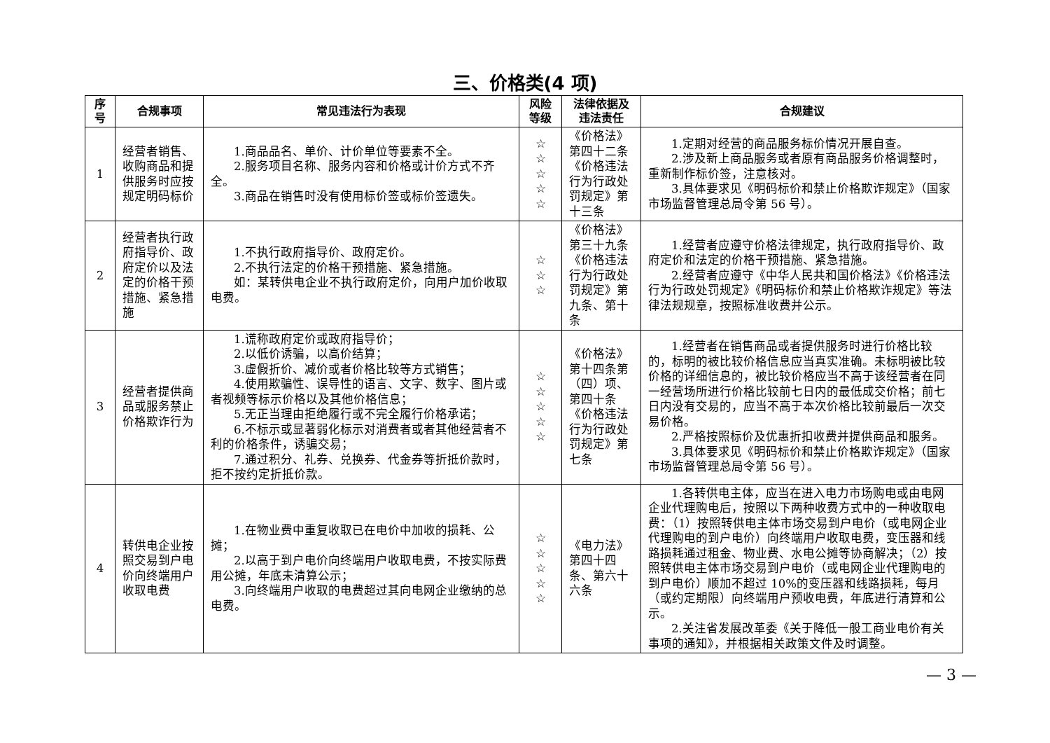三、价格类(4 项)
| 序号 | 合规事项 | 常见违法行为表现 | 风险等级 | 法律依据及违法责任 | 合规建议 |
| --- | --- | --- | --- | --- | --- |
| 1 | 经营者销售、收购商品和提供服务时应按规定明码标价 | 1.商品品名、单价、计价单位等要素不全。 2.服务项目名称、服务内容和价格或计价方式不齐全。 3.商品在销售时没有使用标价签或标价签遗失。 | ☆ ☆ ☆ ☆ ☆ | 《价格法》第四十二条《价格违法行为行政处罚规定》第十三条 | 1.定期对经营的商品服务标价情况开展自查。 2.涉及新上商品服务或者原有商品服务价格调整时，重新制作标价签，注意核对。 3.具体要求见《明码标价和禁止价格欺诈规定》（国家市场监督管理总局令第 56 号）。 |
| 2 | 经营者执行政府指导价、政府定价以及法定的价格干预措施、紧急措施 | 1.不执行政府指导价、政府定价。 2.不执行法定的价格干预措施、紧急措施。 如：某转供电企业不执行政府定价，向用户加价收取电费。 | ☆ ☆ ☆ | 《价格法》第三十九条《价格违法行为行政处罚规定》第九条、第十条 | 1.经营者应遵守价格法律规定，执行政府指导价、政府定价和法定的价格干预措施、紧急措施。 2.经营者应遵守《中华人民共和国价格法》《价格违法行为行政处罚规定》《明码标价和禁止价格欺诈规定》等法律法规规章，按照标准收费并公示。 |
| 3 | 经营者提供商品或服务禁止价格欺诈行为 | 1.谎称政府定价或政府指导价； 2.以低价诱骗，以高价结算； 3.虚假折价、减价或者价格比较等方式销售； 4.使用欺骗性、误导性的语言、文字、数字、图片或者视频等标示价格以及其他价格信息； 5.无正当理由拒绝履行或不完全履行价格承诺； 6.不标示或显著弱化标示对消费者或者其他经营者不利的价格条件，诱骗交易； 7.通过积分、礼券、兑换券、代金券等折抵价款时，拒不按约定折抵价款。 | ☆ ☆ ☆ ☆ ☆ | 《价格法》第十四条第（四）项、第四十条《价格违法行为行政处罚规定》第七条 | 1.经营者在销售商品或者提供服务时进行价格比较的，标明的被比较价格信息应当真实准确。未标明被比较价格的详细信息的，被比较价格应当不高于该经营者在同一经营场所进行价格比较前七日内的最低成交价格；前七日内没有交易的，应当不高于本次价格比较前最后一次交易价格。 2.严格按照标价及优惠折扣收费并提供商品和服务。 3.具体要求见《明码标价和禁止价格欺诈规定》（国家市场监督管理总局令第 56 号）。 |
| 4 | 转供电企业按照交易到户电价向终端用户收取电费 | 1.在物业费中重复收取已在电价中加收的损耗、公摊； 2.以高于到户电价向终端用户收取电费，不按实际费用公摊，年底未清算公示； 3.向终端用户收取的电费超过其向电网企业缴纳的总电费。 | ☆ ☆ ☆ ☆ ☆ | 《电力法》第四十四条、第六十六条 | 1.各转供电主体，应当在进入电力市场购电或由电网企业代理购电后，按照以下两种收费方式中的一种收取电费：（1）按照转供电主体市场交易到户电价（或电网企业代理购电的到户电价）向终端用户收取电费，变压器和线路损耗通过租金、物业费、水电公摊等协商解决；（2）按照转供电主体市场交易到户电价（或电网企业代理购电的到户电价）顺加不超过 10%的变压器和线路损耗，每月（或约定期限）向终端用户预收电费，年底进行清算和公示。 2.关注省发展改革委《关于降低一般工商业电价有关事项的通知》，并根据相关政策文件及时调整。 |
— 3 —